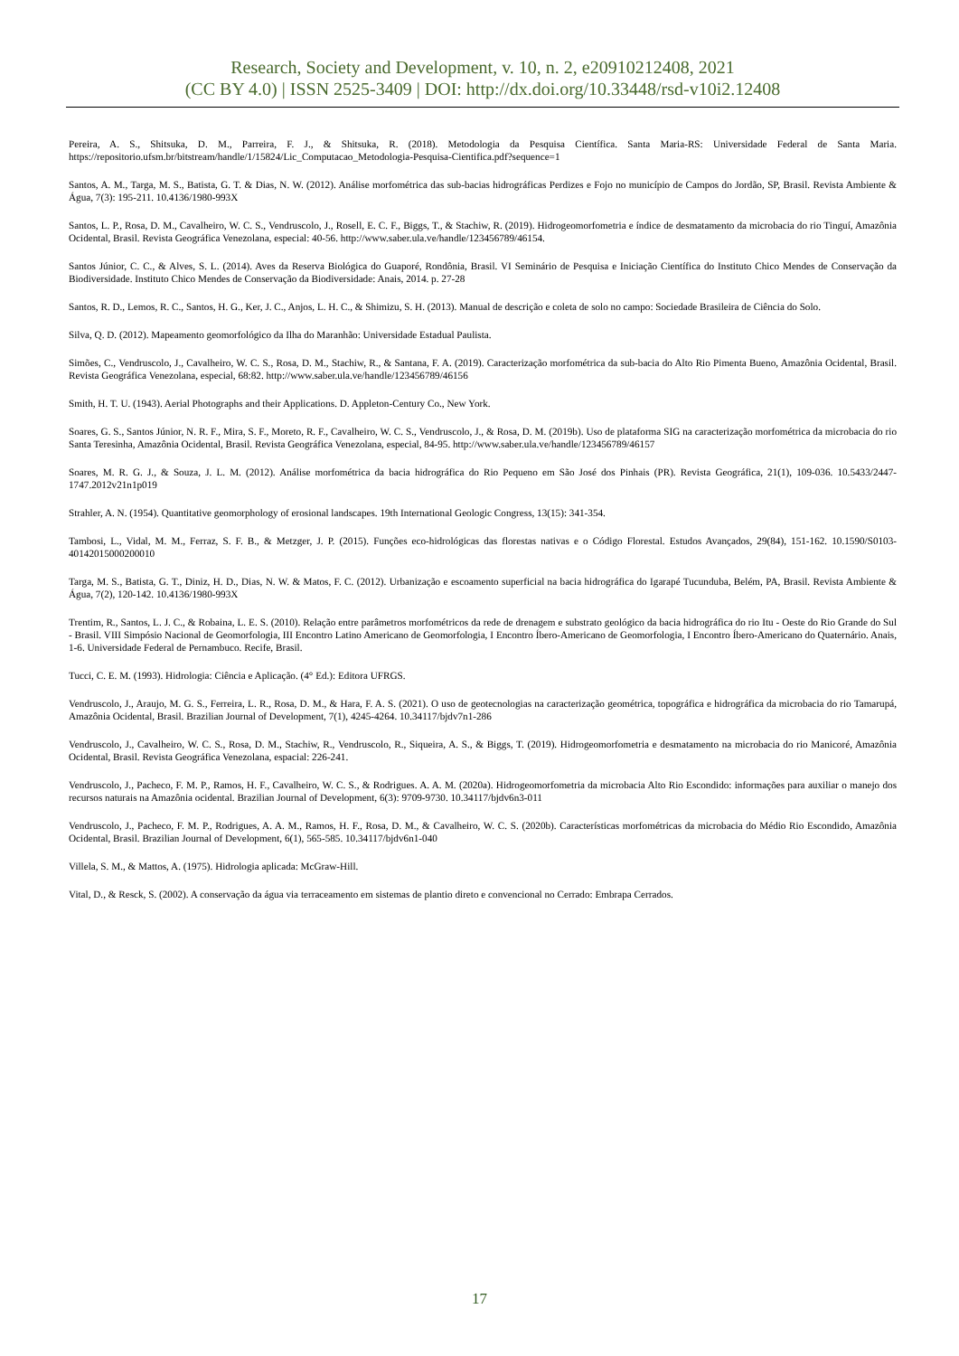Research, Society and Development, v. 10, n. 2, e20910212408, 2021
(CC BY 4.0) | ISSN 2525-3409 | DOI: http://dx.doi.org/10.33448/rsd-v10i2.12408
Pereira, A. S., Shitsuka, D. M., Parreira, F. J., & Shitsuka, R. (2018). Metodologia da Pesquisa Científica. Santa Maria-RS: Universidade Federal de Santa Maria. https://repositorio.ufsm.br/bitstream/handle/1/15824/Lic_Computacao_Metodologia-Pesquisa-Cientifica.pdf?sequence=1
Santos, A. M., Targa, M. S., Batista, G. T. & Dias, N. W. (2012). Análise morfométrica das sub-bacias hidrográficas Perdizes e Fojo no município de Campos do Jordão, SP, Brasil. Revista Ambiente & Água, 7(3): 195-211. 10.4136/1980-993X
Santos, L. P., Rosa, D. M., Cavalheiro, W. C. S., Vendruscolo, J., Rosell, E. C. F., Biggs, T., & Stachiw, R. (2019). Hidrogeomorfometria e índice de desmatamento da microbacia do rio Tinguí, Amazônia Ocidental, Brasil. Revista Geográfica Venezolana, especial: 40-56. http://www.saber.ula.ve/handle/123456789/46154.
Santos Júnior, C. C., & Alves, S. L. (2014). Aves da Reserva Biológica do Guaporé, Rondônia, Brasil. VI Seminário de Pesquisa e Iniciação Científica do Instituto Chico Mendes de Conservação da Biodiversidade. Instituto Chico Mendes de Conservação da Biodiversidade: Anais, 2014. p. 27-28
Santos, R. D., Lemos, R. C., Santos, H. G., Ker, J. C., Anjos, L. H. C., & Shimizu, S. H. (2013). Manual de descrição e coleta de solo no campo: Sociedade Brasileira de Ciência do Solo.
Silva, Q. D. (2012). Mapeamento geomorfológico da Ilha do Maranhão: Universidade Estadual Paulista.
Simões, C., Vendruscolo, J., Cavalheiro, W. C. S., Rosa, D. M., Stachiw, R., & Santana, F. A. (2019). Caracterização morfométrica da sub-bacia do Alto Rio Pimenta Bueno, Amazônia Ocidental, Brasil. Revista Geográfica Venezolana, especial, 68:82. http://www.saber.ula.ve/handle/123456789/46156
Smith, H. T. U. (1943). Aerial Photographs and their Applications. D. Appleton-Century Co., New York.
Soares, G. S., Santos Júnior, N. R. F., Mira, S. F., Moreto, R. F., Cavalheiro, W. C. S., Vendruscolo, J., & Rosa, D. M. (2019b). Uso de plataforma SIG na caracterização morfométrica da microbacia do rio Santa Teresinha, Amazônia Ocidental, Brasil. Revista Geográfica Venezolana, especial, 84-95. http://www.saber.ula.ve/handle/123456789/46157
Soares, M. R. G. J., & Souza, J. L. M. (2012). Análise morfométrica da bacia hidrográfica do Rio Pequeno em São José dos Pinhais (PR). Revista Geográfica, 21(1), 109-036. 10.5433/2447-1747.2012v21n1p019
Strahler, A. N. (1954). Quantitative geomorphology of erosional landscapes. 19th International Geologic Congress, 13(15): 341-354.
Tambosi, L., Vidal, M. M., Ferraz, S. F. B., & Metzger, J. P. (2015). Funções eco-hidrológicas das florestas nativas e o Código Florestal. Estudos Avançados, 29(84), 151-162. 10.1590/S0103-40142015000200010
Targa, M. S., Batista, G. T., Diniz, H. D., Dias, N. W. & Matos, F. C. (2012). Urbanização e escoamento superficial na bacia hidrográfica do Igarapé Tucunduba, Belém, PA, Brasil. Revista Ambiente & Água, 7(2), 120-142. 10.4136/1980-993X
Trentim, R., Santos, L. J. C., & Robaina, L. E. S. (2010). Relação entre parâmetros morfométricos da rede de drenagem e substrato geológico da bacia hidrográfica do rio Itu - Oeste do Rio Grande do Sul - Brasil. VIII Simpósio Nacional de Geomorfologia, III Encontro Latino Americano de Geomorfologia, I Encontro Íbero-Americano de Geomorfologia, I Encontro Íbero-Americano do Quaternário. Anais, 1-6. Universidade Federal de Pernambuco. Recife, Brasil.
Tucci, C. E. M. (1993). Hidrologia: Ciência e Aplicação. (4° Ed.): Editora UFRGS.
Vendruscolo, J., Araujo, M. G. S., Ferreira, L. R., Rosa, D. M., & Hara, F. A. S. (2021). O uso de geotecnologias na caracterização geométrica, topográfica e hidrográfica da microbacia do rio Tamarupá, Amazônia Ocidental, Brasil. Brazilian Journal of Development, 7(1), 4245-4264. 10.34117/bjdv7n1-286
Vendruscolo, J., Cavalheiro, W. C. S., Rosa, D. M., Stachiw, R., Vendruscolo, R., Siqueira, A. S., & Biggs, T. (2019). Hidrogeomorfometria e desmatamento na microbacia do rio Manicoré, Amazônia Ocidental, Brasil. Revista Geográfica Venezolana, espacial: 226-241.
Vendruscolo, J., Pacheco, F. M. P., Ramos, H. F., Cavalheiro, W. C. S., & Rodrigues. A. A. M. (2020a). Hidrogeomorfometria da microbacia Alto Rio Escondido: informações para auxiliar o manejo dos recursos naturais na Amazônia ocidental. Brazilian Journal of Development, 6(3): 9709-9730. 10.34117/bjdv6n3-011
Vendruscolo, J., Pacheco, F. M. P., Rodrigues, A. A. M., Ramos, H. F., Rosa, D. M., & Cavalheiro, W. C. S. (2020b). Características morfométricas da microbacia do Médio Rio Escondido, Amazônia Ocidental, Brasil. Brazilian Journal of Development, 6(1), 565-585. 10.34117/bjdv6n1-040
Villela, S. M., & Mattos, A. (1975). Hidrologia aplicada: McGraw-Hill.
Vital, D., & Resck, S. (2002). A conservação da água via terraceamento em sistemas de plantio direto e convencional no Cerrado: Embrapa Cerrados.
17